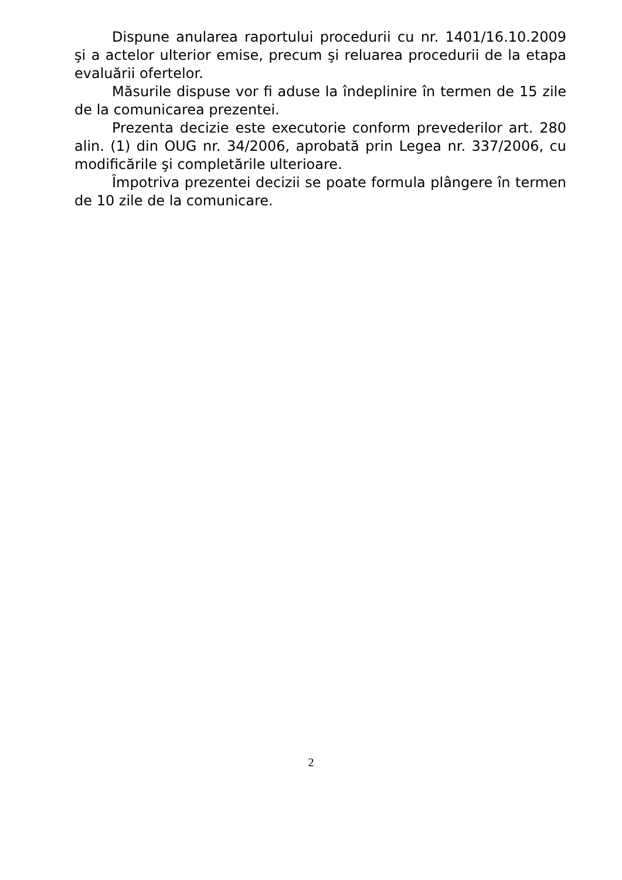Dispune anularea raportului procedurii cu nr. 1401/16.10.2009 şi a actelor ulterior emise, precum şi reluarea procedurii de la etapa evaluării ofertelor.
Măsurile dispuse vor fi aduse la îndeplinire în termen de 15 zile de la comunicarea prezentei.
Prezenta decizie este executorie conform prevederilor art. 280 alin. (1) din OUG nr. 34/2006, aprobată prin Legea nr. 337/2006, cu modificările şi completările ulterioare.
Împotriva prezentei decizii se poate formula plângere în termen de 10 zile de la comunicare.
2